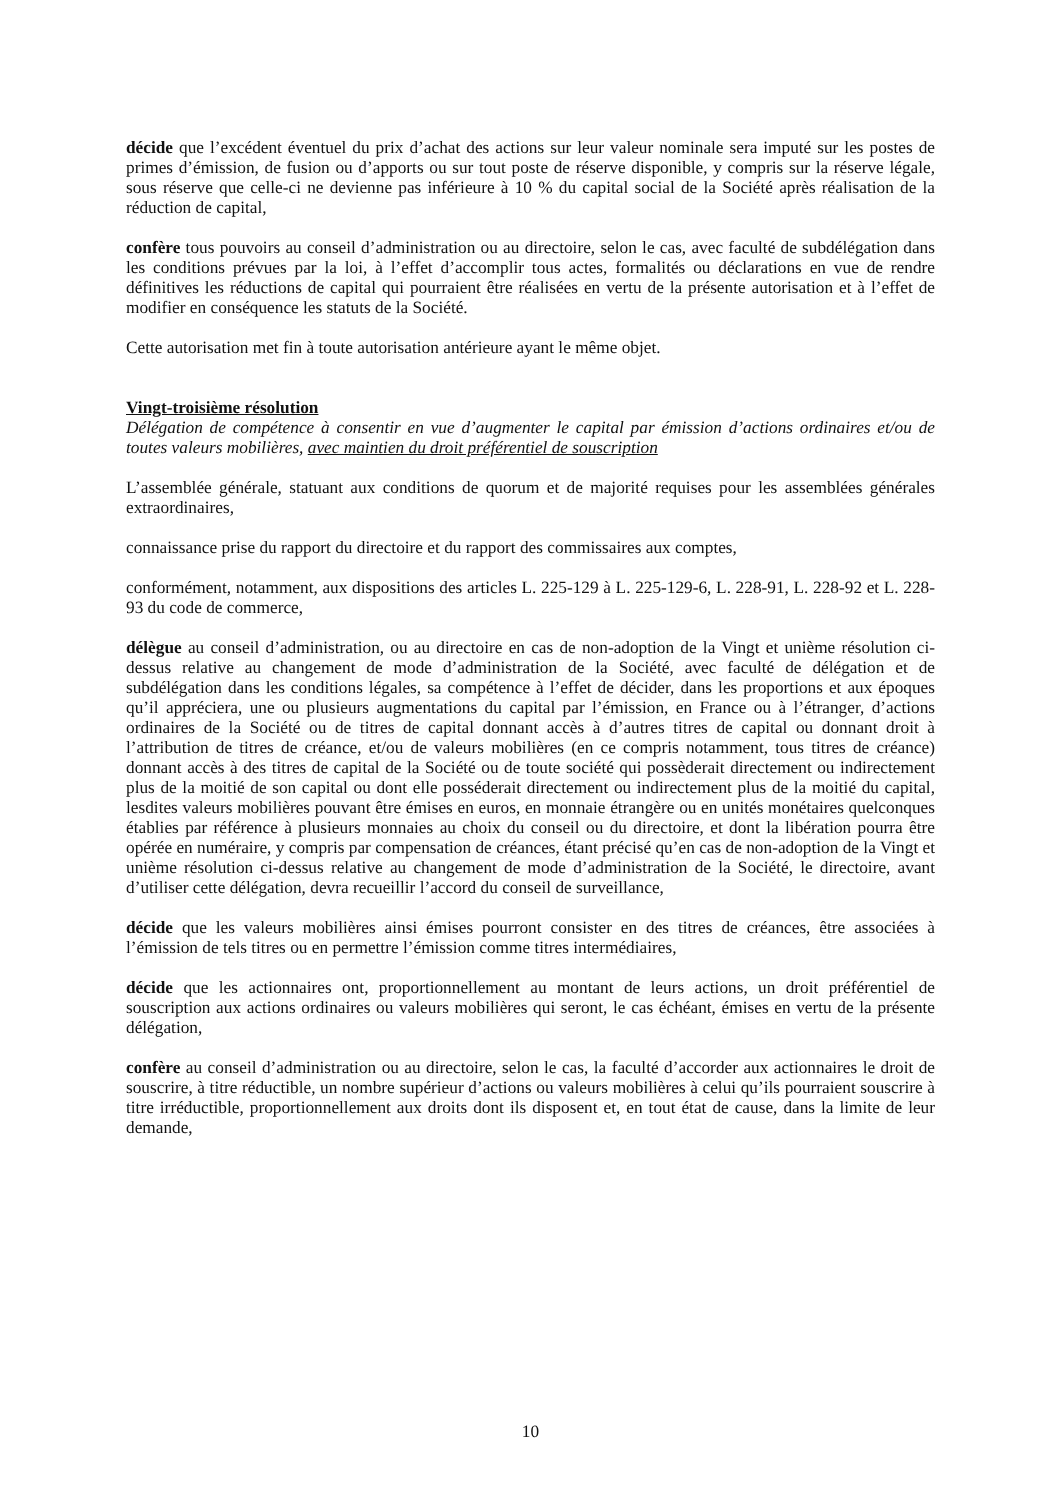décide que l’excédent éventuel du prix d’achat des actions sur leur valeur nominale sera imputé sur les postes de primes d’émission, de fusion ou d’apports ou sur tout poste de réserve disponible, y compris sur la réserve légale, sous réserve que celle-ci ne devienne pas inférieure à 10 % du capital social de la Société après réalisation de la réduction de capital,
confère tous pouvoirs au conseil d’administration ou au directoire, selon le cas, avec faculté de subdélégation dans les conditions prévues par la loi, à l’effet d’accomplir tous actes, formalités ou déclarations en vue de rendre définitives les réductions de capital qui pourraient être réalisées en vertu de la présente autorisation et à l’effet de modifier en conséquence les statuts de la Société.
Cette autorisation met fin à toute autorisation antérieure ayant le même objet.
Vingt-troisième résolution
Délégation de compétence à consentir en vue d’augmenter le capital par émission d’actions ordinaires et/ou de toutes valeurs mobilières, avec maintien du droit préférentiel de souscription
L’assemblée générale, statuant aux conditions de quorum et de majorité requises pour les assemblées générales extraordinaires,
connaissance prise du rapport du directoire et du rapport des commissaires aux comptes,
conformément, notamment, aux dispositions des articles L. 225-129 à L. 225-129-6, L. 228-91, L. 228-92 et L. 228-93 du code de commerce,
délègue au conseil d’administration, ou au directoire en cas de non-adoption de la Vingt et unième résolution ci-dessus relative au changement de mode d’administration de la Société, avec faculté de délégation et de subdélégation dans les conditions légales, sa compétence à l’effet de décider, dans les proportions et aux époques qu’il appréciera, une ou plusieurs augmentations du capital par l’émission, en France ou à l’étranger, d’actions ordinaires de la Société ou de titres de capital donnant accès à d’autres titres de capital ou donnant droit à l’attribution de titres de créance, et/ou de valeurs mobilières (en ce compris notamment, tous titres de créance) donnant accès à des titres de capital de la Société ou de toute société qui possèderait directement ou indirectement plus de la moitié de son capital ou dont elle posséderait directement ou indirectement plus de la moitié du capital, lesdites valeurs mobilières pouvant être émises en euros, en monnaie étrangère ou en unités monétaires quelconques établies par référence à plusieurs monnaies au choix du conseil ou du directoire, et dont la libération pourra être opérée en numéraire, y compris par compensation de créances, étant précisé qu’en cas de non-adoption de la Vingt et unième résolution ci-dessus relative au changement de mode d’administration de la Société, le directoire, avant d’utiliser cette délégation, devra recueillir l’accord du conseil de surveillance,
décide que les valeurs mobilières ainsi émises pourront consister en des titres de créances, être associées à l’émission de tels titres ou en permettre l’émission comme titres intermédiaires,
décide que les actionnaires ont, proportionnellement au montant de leurs actions, un droit préférentiel de souscription aux actions ordinaires ou valeurs mobilières qui seront, le cas échéant, émises en vertu de la présente délégation,
confère au conseil d’administration ou au directoire, selon le cas, la faculté d’accorder aux actionnaires le droit de souscrire, à titre réductible, un nombre supérieur d’actions ou valeurs mobilières à celui qu’ils pourraient souscrire à titre irréductible, proportionnellement aux droits dont ils disposent et, en tout état de cause, dans la limite de leur demande,
10